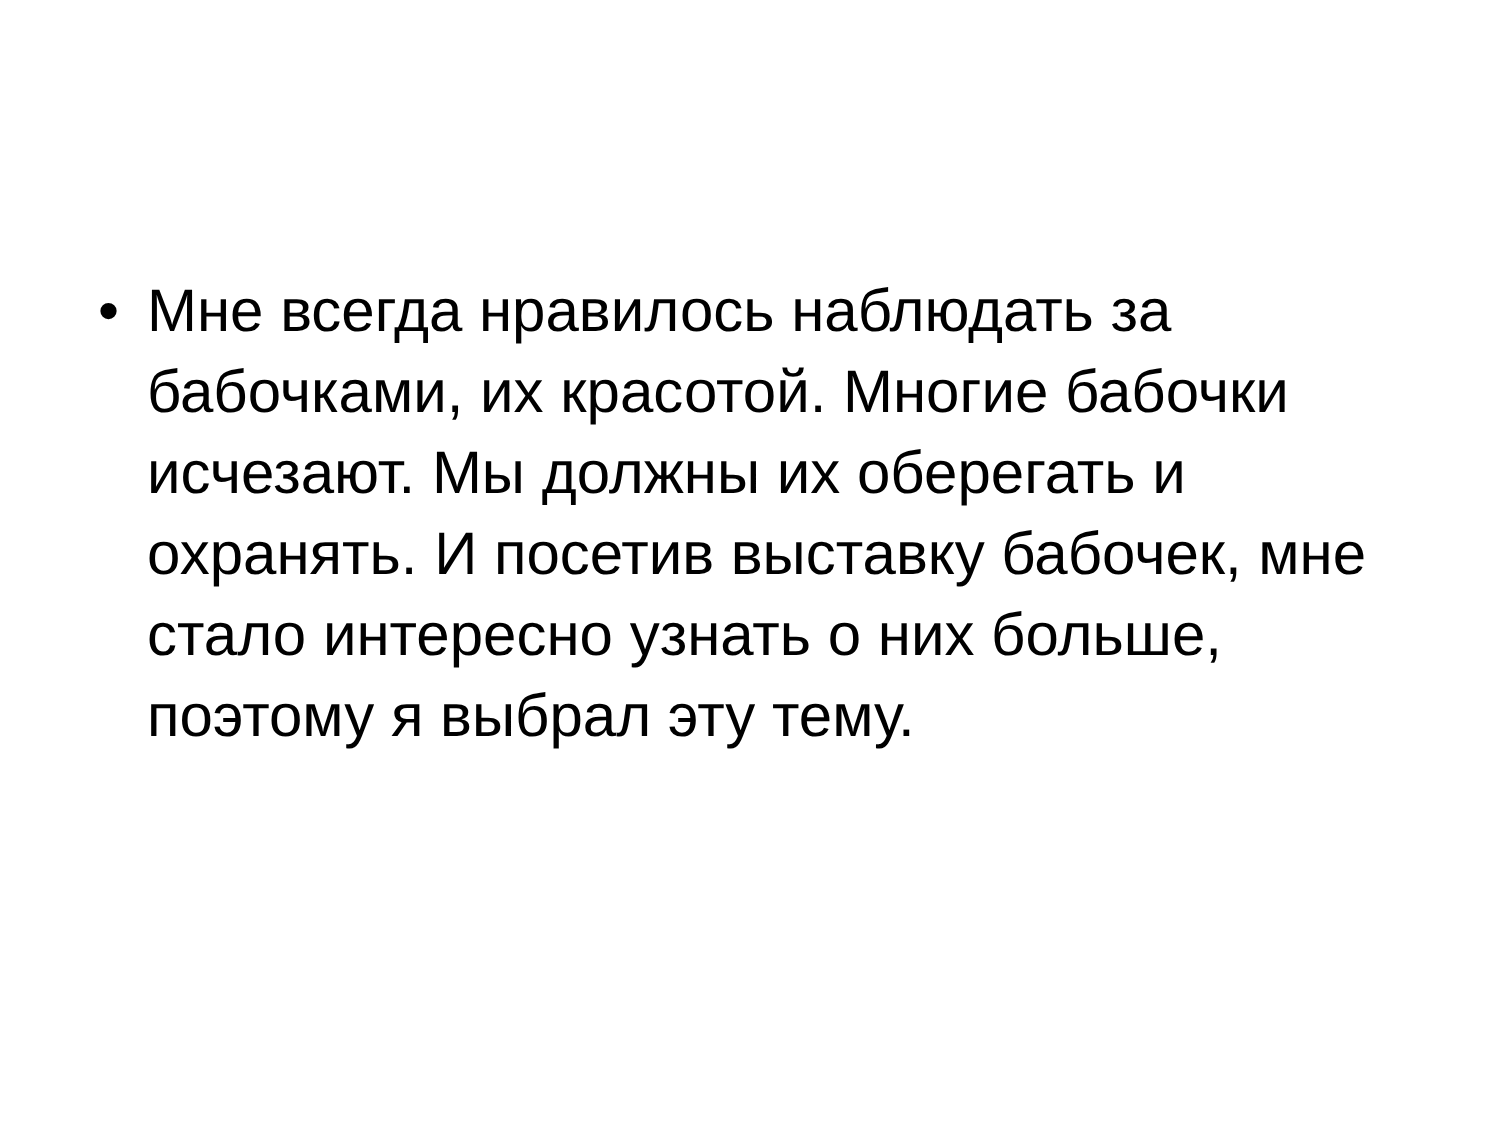• Мне всегда нравилось наблюдать за бабочками, их красотой. Многие бабочки исчезают. Мы должны их оберегать и охранять. И посетив выставку бабочек, мне стало интересно узнать о них больше, поэтому я выбрал эту тему.